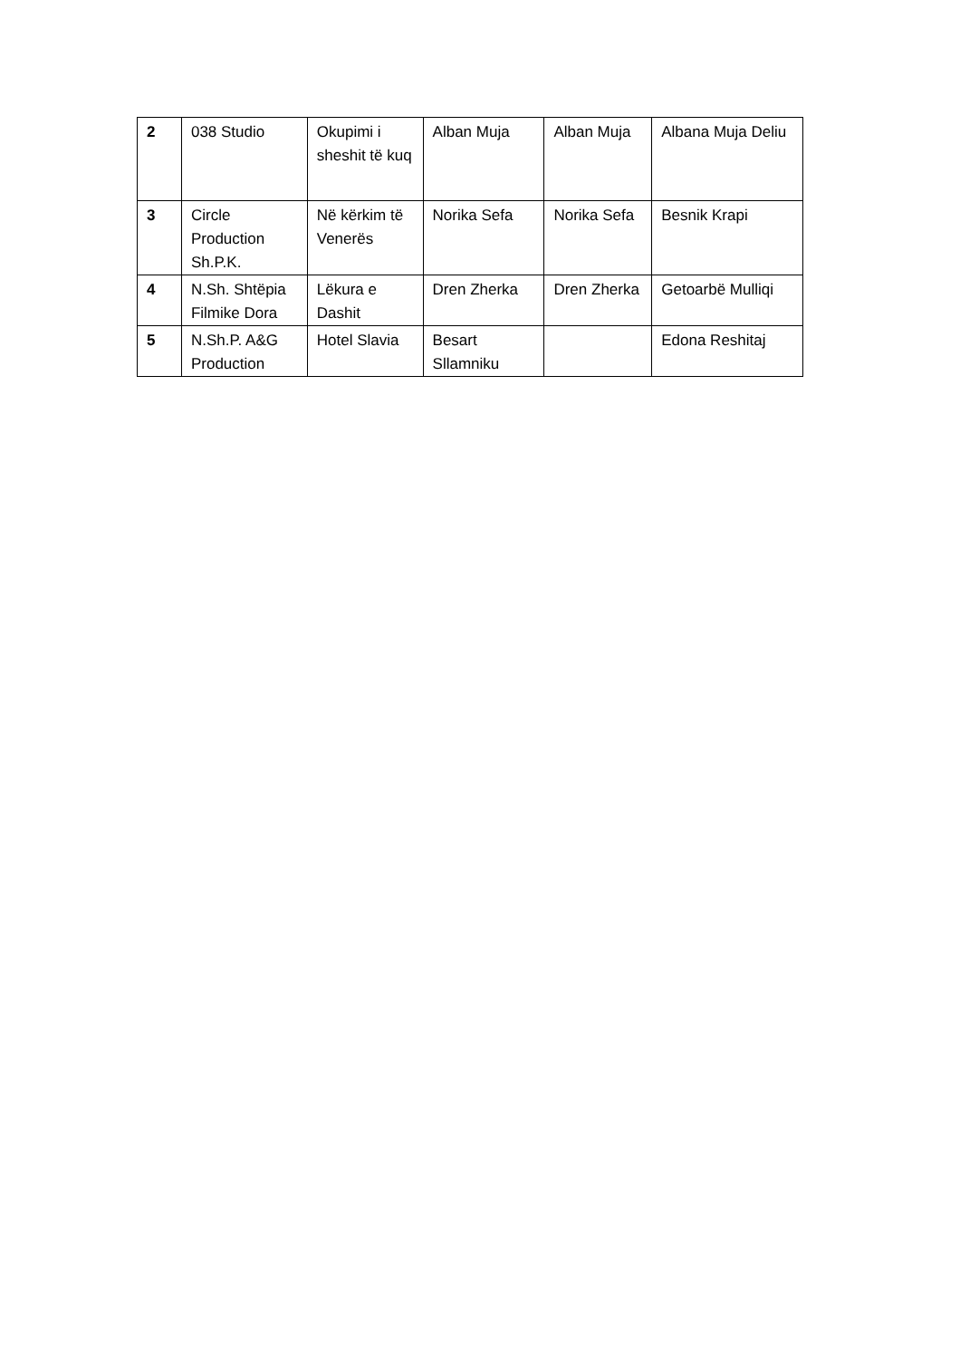| 2 | 038 Studio | Okupimi i sheshit të kuq | Alban Muja | Alban Muja | Albana Muja Deliu |
| 3 | Circle Production Sh.P.K. | Në kërkim të Venerës | Norika Sefa | Norika Sefa | Besnik Krapi |
| 4 | N.Sh. Shtëpia Filmike Dora | Lëkura e Dashit | Dren Zherka | Dren Zherka | Getoarbë Mulliqi |
| 5 | N.Sh.P. A&G Production | Hotel Slavia | Besart Sllamniku | | Edona Reshitaj |